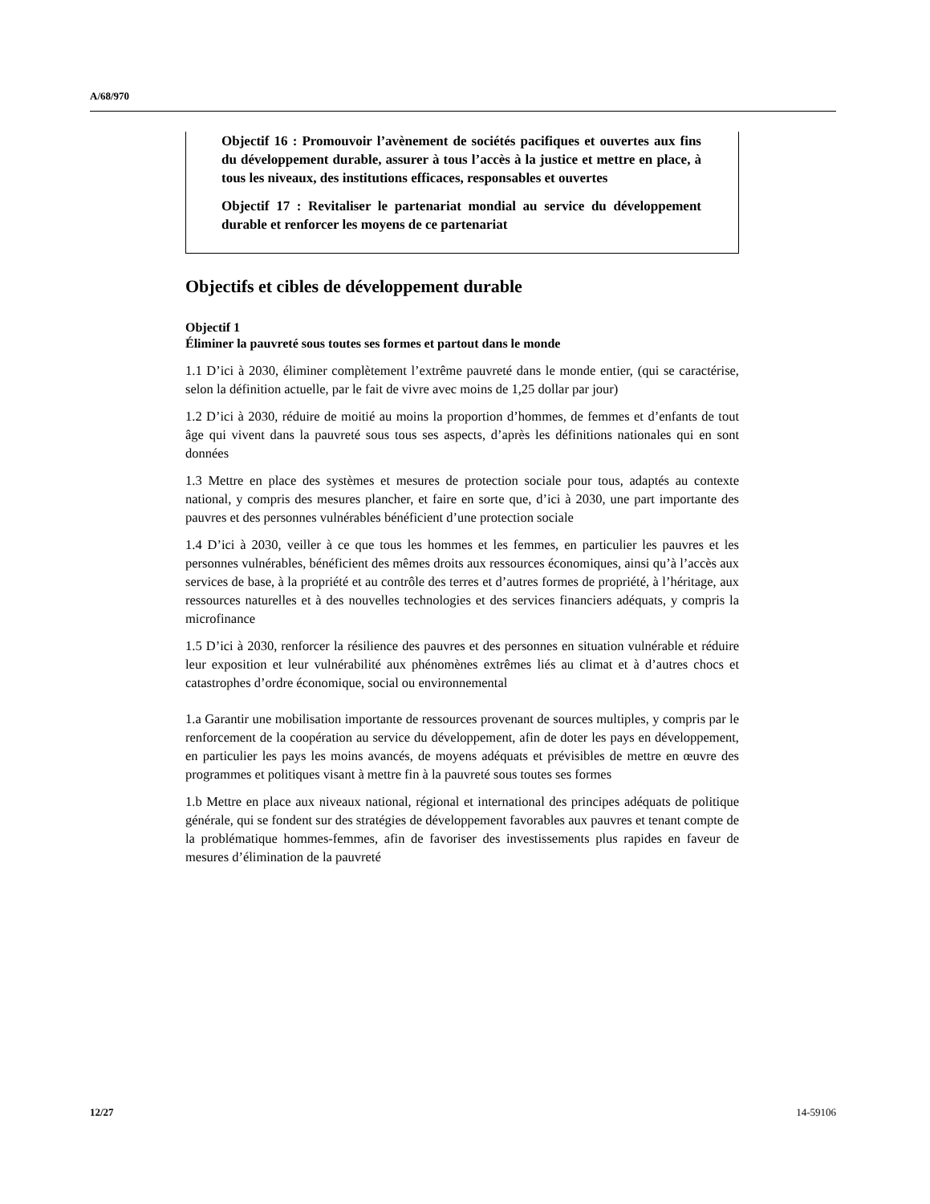A/68/970
Objectif 16 : Promouvoir l’avènement de sociétés pacifiques et ouvertes aux fins du développement durable, assurer à tous l’accès à la justice et mettre en place, à tous les niveaux, des institutions efficaces, responsables et ouvertes
Objectif 17 : Revitaliser le partenariat mondial au service du développement durable et renforcer les moyens de ce partenariat
Objectifs et cibles de développement durable
Objectif 1
Éliminer la pauvreté sous toutes ses formes et partout dans le monde
1.1 D’ici à 2030, éliminer complètement l’extrême pauvreté dans le monde entier, (qui se caractérise, selon la définition actuelle, par le fait de vivre avec moins de 1,25 dollar par jour)
1.2 D’ici à 2030, réduire de moitié au moins la proportion d’hommes, de femmes et d’enfants de tout âge qui vivent dans la pauvreté sous tous ses aspects, d’après les définitions nationales qui en sont données
1.3 Mettre en place des systèmes et mesures de protection sociale pour tous, adaptés au contexte national, y compris des mesures plancher, et faire en sorte que, d’ici à 2030, une part importante des pauvres et des personnes vulnérables bénéficient d’une protection sociale
1.4 D’ici à 2030, veiller à ce que tous les hommes et les femmes, en particulier les pauvres et les personnes vulnérables, bénéficient des mêmes droits aux ressources économiques, ainsi qu’à l’accès aux services de base, à la propriété et au contrôle des terres et d’autres formes de propriété, à l’héritage, aux ressources naturelles et à des nouvelles technologies et des services financiers adéquats, y compris la microfinance
1.5 D’ici à 2030, renforcer la résilience des pauvres et des personnes en situation vulnérable et réduire leur exposition et leur vulnérabilité aux phénomènes extrêmes liés au climat et à d’autres chocs et catastrophes d’ordre économique, social ou environnemental
1.a Garantir une mobilisation importante de ressources provenant de sources multiples, y compris par le renforcement de la coopération au service du développement, afin de doter les pays en développement, en particulier les pays les moins avancés, de moyens adéquats et prévisibles de mettre en œuvre des programmes et politiques visant à mettre fin à la pauvreté sous toutes ses formes
1.b Mettre en place aux niveaux national, régional et international des principes adéquats de politique générale, qui se fondent sur des stratégies de développement favorables aux pauvres et tenant compte de la problématique hommes-femmes, afin de favoriser des investissements plus rapides en faveur de mesures d’élimination de la pauvreté
12/27 14-59106